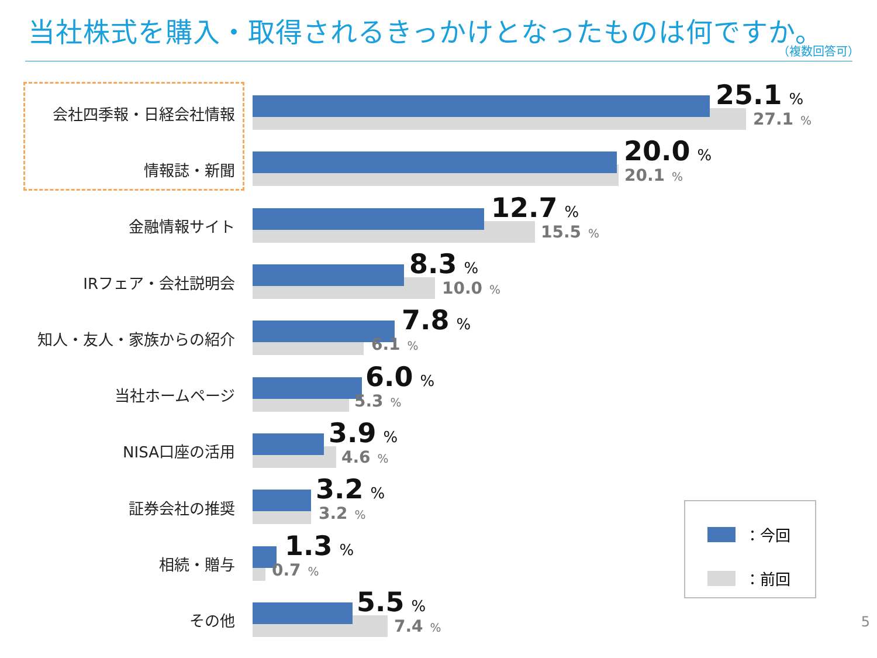当社株式を購入・取得されるきっかけとなったものは何ですか。
（複数回答可）
会社四季報・日経会社情報
25.1%
27.1%
情報誌・新聞
20.0%
20.1%
金融情報サイト
12.7%
15.5%
IRフェア・会社説明会
8.3%
10.0%
知人・友人・家族からの紹介
7.8%
6.1%
当社ホームページ
6.0%
5.3%
NISA口座の活用
3.9%
4.6%
証券会社の推奨
3.2%
3.2%
相続・贈与
1.3%
0.7%
その他
5.5%
7.4%
：今回
：前回
5